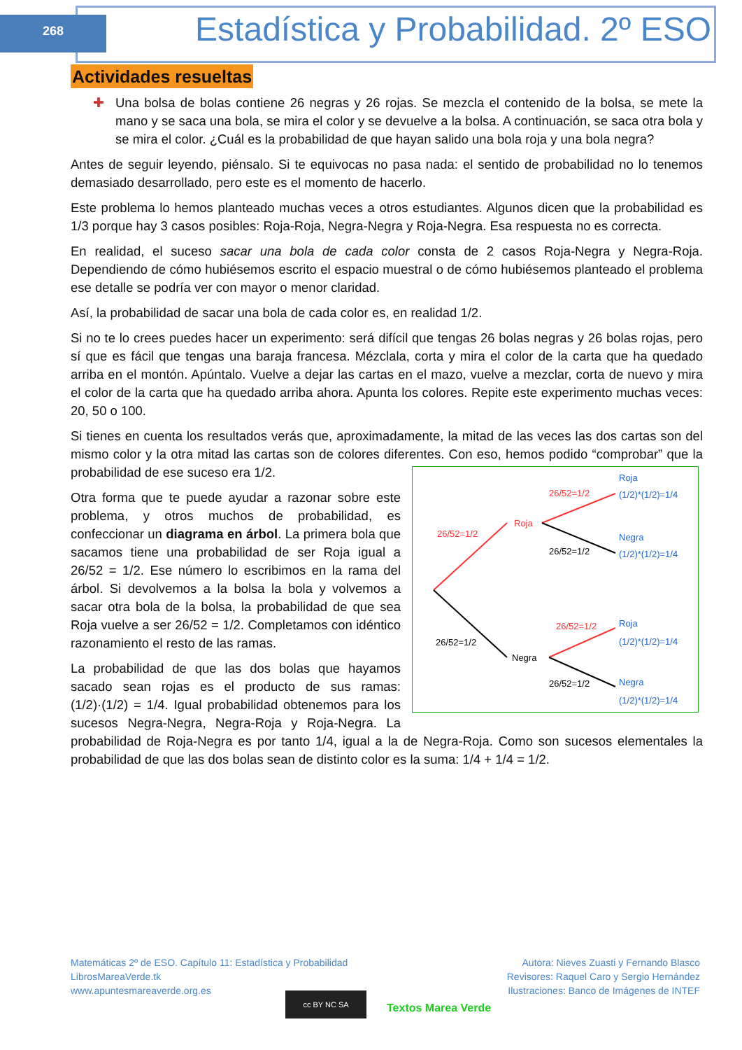268
Estadística y Probabilidad. 2º ESO
Actividades resueltas
✚ Una bolsa de bolas contiene 26 negras y 26 rojas. Se mezcla el contenido de la bolsa, se mete la mano y se saca una bola, se mira el color y se devuelve a la bolsa. A continuación, se saca otra bola y se mira el color. ¿Cuál es la probabilidad de que hayan salido una bola roja y una bola negra?
Antes de seguir leyendo, piénsalo. Si te equivocas no pasa nada: el sentido de probabilidad no lo tenemos demasiado desarrollado, pero este es el momento de hacerlo.
Este problema lo hemos planteado muchas veces a otros estudiantes. Algunos dicen que la probabilidad es 1/3 porque hay 3 casos posibles: Roja-Roja, Negra-Negra y Roja-Negra. Esa respuesta no es correcta.
En realidad, el suceso sacar una bola de cada color consta de 2 casos Roja-Negra y Negra-Roja. Dependiendo de cómo hubiésemos escrito el espacio muestral o de cómo hubiésemos planteado el problema ese detalle se podría ver con mayor o menor claridad.
Así, la probabilidad de sacar una bola de cada color es, en realidad 1/2.
Si no te lo crees puedes hacer un experimento: será difícil que tengas 26 bolas negras y 26 bolas rojas, pero sí que es fácil que tengas una baraja francesa. Mézclala, corta y mira el color de la carta que ha quedado arriba en el montón. Apúntalo. Vuelve a dejar las cartas en el mazo, vuelve a mezclar, corta de nuevo y mira el color de la carta que ha quedado arriba ahora. Apunta los colores. Repite este experimento muchas veces: 20, 50 o 100.
Si tienes en cuenta los resultados verás que, aproximadamente, la mitad de las veces las dos cartas son del mismo color y la otra mitad las cartas son de colores diferentes. Con eso, hemos podido
26/52=1/2
Roja
26/52=1/2
Negra
26/52=1/2
Roja
(1/2)*(1/2)=1/4
26/52=1/2
Negra
(1/2)*(1/2)=1/4
26/52=1/2
Roja
(1/2)*(1/2)=1/4
26/52=1/2
Negra
(1/2)*(1/2)=1/4
“comprobar” que la probabilidad de ese suceso era 1/2.
Otra forma que te puede ayudar a razonar sobre este problema, y otros muchos de probabilidad, es confeccionar un diagrama en árbol. La primera bola que sacamos tiene una probabilidad de ser Roja igual a 26/52 = 1/2. Ese número lo escribimos en la rama del árbol. Si devolvemos a la bolsa la bola y volvemos a sacar otra bola de la bolsa, la probabilidad de que sea Roja vuelve a ser 26/52 = 1/2. Completamos con idéntico razonamiento el resto de las ramas.
La probabilidad de que las dos bolas que hayamos sacado sean rojas es el producto de sus ramas: (1/2)·(1/2) = 1/4. Igual probabilidad obtenemos para los sucesos Negra-Negra, Negra-Roja y Roja-Negra. La probabilidad de Roja-Negra es por tanto 1/4, igual a la de Negra-Roja. Como son sucesos elementales la probabilidad de que las dos bolas sean de distinto color es la suma: 1/4 + 1/4 = 1/2.
Matemáticas 2º de ESO. Capítulo 11: Estadística y Probabilidad
LibrosMareaVerde.tk
www.apuntesmareaverde.org.es
Autora: Nieves Zuasti y Fernando Blasco
Revisores: Raquel Caro y Sergio Hernández
Ilustraciones: Banco de Imágenes de INTEF
cc BY NC SA
Textos Marea Verde